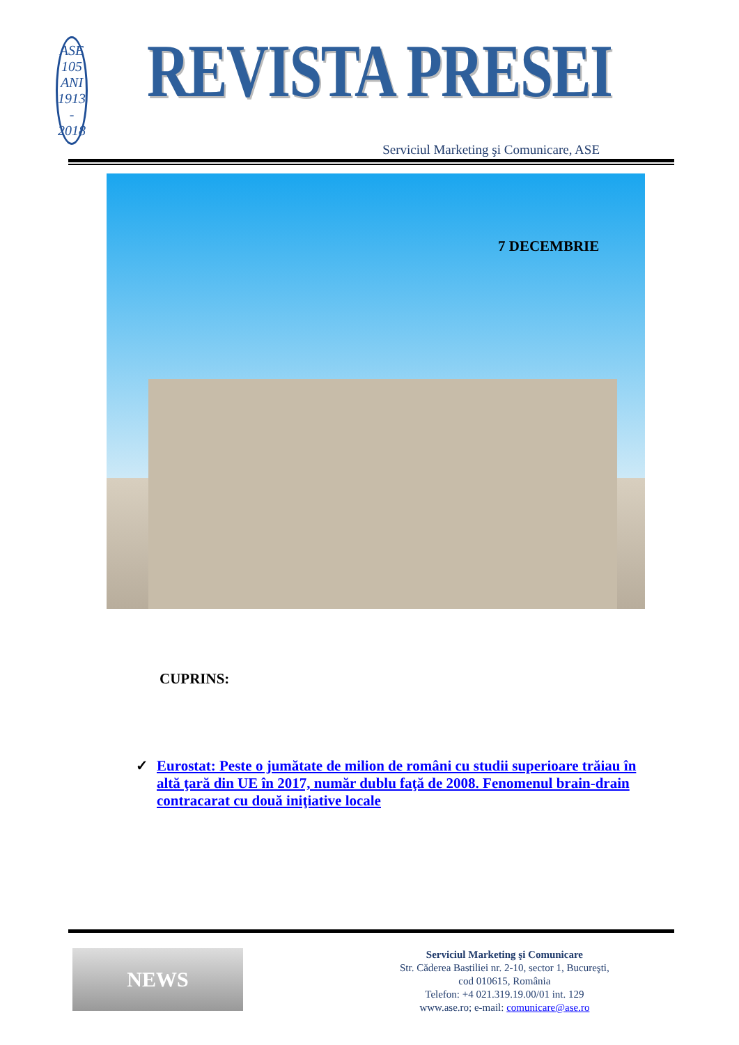ASE
105 ANI
1913 - 2018
REVISTA PRESEI
Serviciul Marketing şi Comunicare, ASE
7 DECEMBRIE
CUPRINS:
✓ Eurostat: Peste o jumătate de milion de români cu studii superioare trăiau în altă ţară din UE în 2017, număr dublu faţă de 2008. Fenomenul brain-drain contracarat cu două iniţiative locale
NEWS
Serviciul Marketing şi Comunicare
Str. Căderea Bastiliei nr. 2-10, sector 1, Bucureşti,
cod 010615, România
Telefon: +4 021.319.19.00/01 int. 129
www.ase.ro; e-mail: comunicare@ase.ro